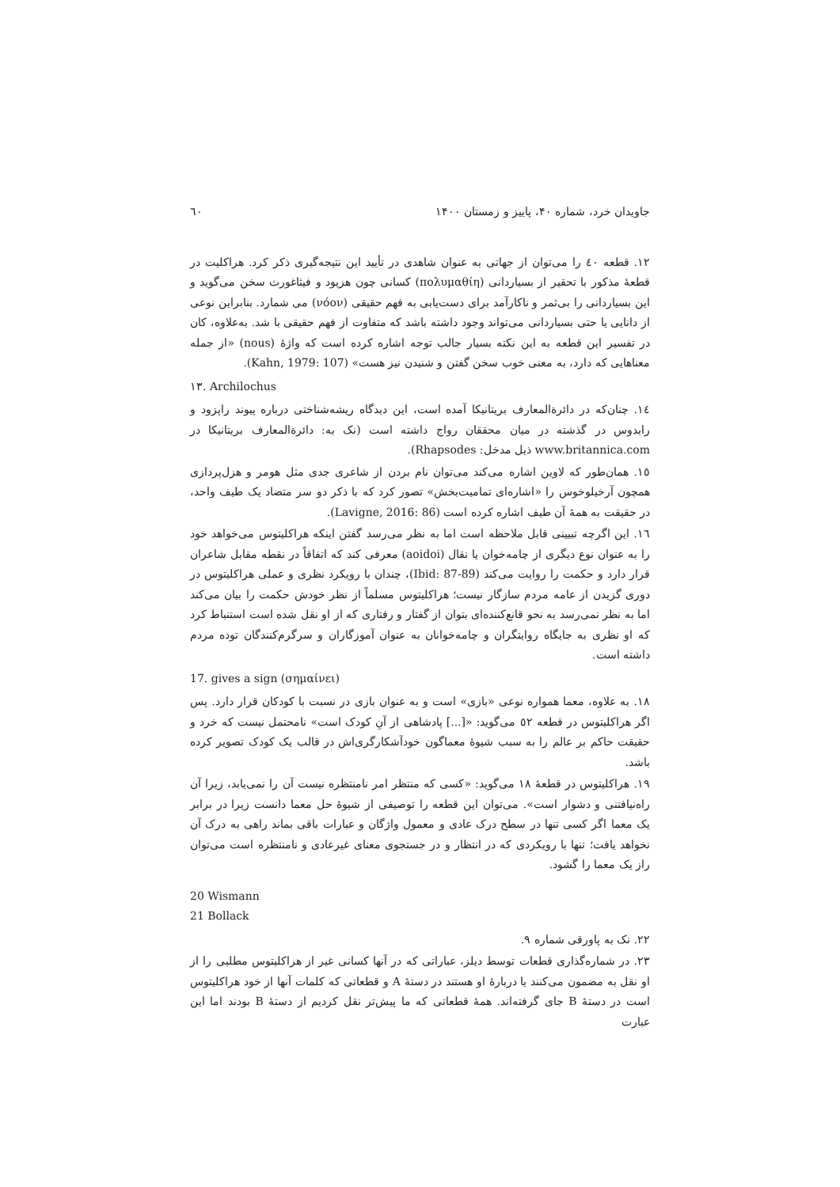جاویدان خرد، شماره ۴۰، پاییز و زمستان ۱۴۰۰ ٦٠
۱۲. قطعه ٤٠ را می‌توان از جهاتی به عنوان شاهدی در تأیید این نتیجه‌گیری ذکر کرد. هراکلیت در قطعهٔ مذکور با تحقیر از بسیاردانی (πολυμαθίη) کسانی چون هزیود و فیثاغورث سخن می‌گوید و این بسیاردانی را بی‌ثمر و ناکارآمد برای دست‌یابی به فهم حقیقی (νόον) می شمارد. بنابراین نوعی از دانایی یا حتی بسیاردانی می‌تواند وجود داشته باشد که متفاوت از فهم حقیقی با شد. به‌علاوه، کان در تفسیر این قطعه به این نکته بسیار جالب توجه اشاره کرده است که واژهٔ (nous) «از جمله معناهایی که دارد، به معنی خوب سخن گفتن و شنیدن نیز هست» (Kahn, 1979: 107).
۱۳. Archilochus
۱٤. چنان‌که در دائرةالمعارف بریتانیکا آمده است، این دیدگاه ریشه‌شناختی درباره پیوند راپزود و رابدوس در گذشته در میان محققان رواج داشته است (نک به: دائرةالمعارف بریتانیکا در www.britannica.com ذیل مدخل: Rhapsodes).
۱٥. همان‌طور که لاوین اشاره می‌کند می‌توان نام بردن از شاعری جدی مثل هومر و هزل‌پردازی همچون آرخیلوخوس را «اشاره‌ای تمامیت‌بخش» تصور کرد که با ذکر دو سر متضاد یک طیف واحد، در حقیقت به همهٔ آن طیف اشاره کرده است (Lavigne, 2016: 86).
۱٦. این اگرچه تبیینی قابل ملاحظه است اما به نظر می‌رسد گفتن اینکه هراکلیتوس می‌خواهد خود را به عنوان نوع دیگری از چامه‌خوان یا نقال (aoidoi) معرفی کند که اتفاقاً در نقطه مقابل شاعران قرار دارد و حکمت را روایت می‌کند (Ibid: 87-89)، چندان با رویکرد نظری و عملی هراکلیتوس در دوری گزیدن از عامه مردم سازگار نیست؛ هراکلیتوس مسلماً از نظر خودش حکمت را بیان می‌کند اما به نظر نمی‌رسد به نحو قانع‌کننده‌ای بتوان از گفتار و رفتاری که از او نقل شده است استنباط کرد که او نظری به جایگاه روایتگران و چامه‌خوانان به عنوان آموزگاران و سرگرم‌کنندگان توده مردم داشته است.
17. gives a sign (σημαίνει)
۱۸. به علاوه، معما همواره نوعی «بازی» است و به عنوان بازی در نسبت با کودکان قرار دارد. پس اگر هراکلیتوس در قطعه ٥۲ می‌گوید: «[...] پادشاهی از آنِ کودک است» نامحتمل نیست که خرد و حقیقت حاکم بر عالم را به سبب شیوهٔ معماگون خودآشکارگری‌اش در قالب یک کودک تصویر کرده باشد.
۱۹. هراکلیتوس در قطعهٔ ۱۸ می‌گوید: «کسی که منتظر امر نامنتظره نیست آن را نمی‌یابد، زیرا آن راه‌نیافتنی و دشوار است». می‌توان این قطعه را توصیفی از شیوهٔ حل معما دانست زیرا در برابر یک معما اگر کسی تنها در سطح درک عادی و معمول واژگان و عبارات باقی بماند راهی به درک آن نخواهد یافت؛ تنها با رویکردی که در انتظار و در جستجوی معنای غیرعادی و نامنتظره است می‌توان راز یک معما را گشود.
20 Wismann
21 Bollack
۲۲. نک به پاورقی شماره ۹.
۲۳. در شماره‌گذاری قطعات توسط دیلز، عباراتی که در آنها کسانی غیر از هراکلیتوس مطلبی را از او نقل به مضمون می‌کنند یا دربارهٔ او هستند در دستهٔ A و قطعاتی که کلمات آنها از خود هراکلیتوس است در دستهٔ B جای گرفته‌اند. همهٔ قطعاتی که ما پیش‌تر نقل کردیم از دستهٔ B بودند اما این عبارت